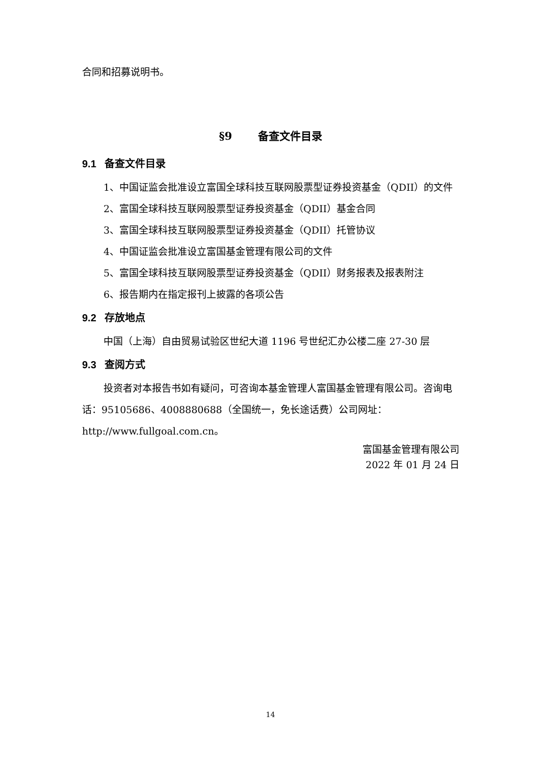合同和招募说明书。
§9 备查文件目录
9.1 备查文件目录
1、中国证监会批准设立富国全球科技互联网股票型证券投资基金（QDII）的文件
2、富国全球科技互联网股票型证券投资基金（QDII）基金合同
3、富国全球科技互联网股票型证券投资基金（QDII）托管协议
4、中国证监会批准设立富国基金管理有限公司的文件
5、富国全球科技互联网股票型证券投资基金（QDII）财务报表及报表附注
6、报告期内在指定报刊上披露的各项公告
9.2 存放地点
中国（上海）自由贸易试验区世纪大道 1196 号世纪汇办公楼二座 27-30 层
9.3 查阅方式
投资者对本报告书如有疑问，可咨询本基金管理人富国基金管理有限公司。咨询电话：95105686、4008880688（全国统一，免长途话费）公司网址：http://www.fullgoal.com.cn。
富国基金管理有限公司
2022 年 01 月 24 日
14